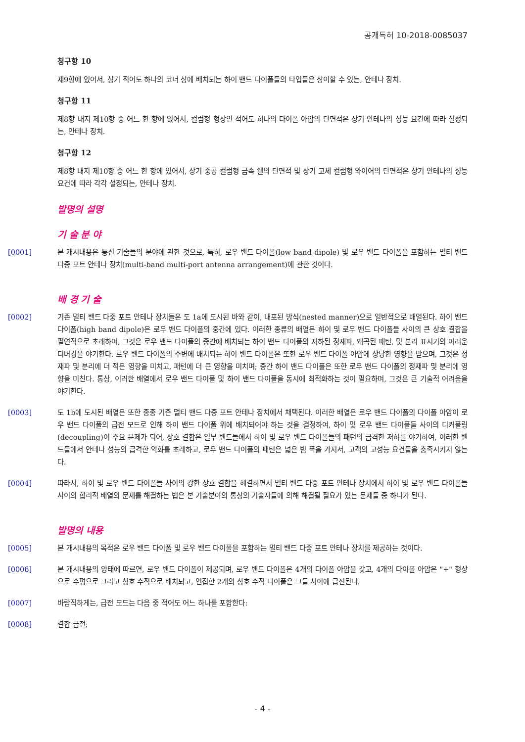공개특허 10-2018-0085037
청구항 10
제9항에 있어서, 상기 적어도 하나의 코너 상에 배치되는 하이 밴드 다이폴들의 타입들은 상이할 수 있는, 안테나 장치.
청구항 11
제8항 내지 제10항 중 어느 한 항에 있어서, 컬럼형 형상인 적어도 하나의 다이폴 아암의 단면적은 상기 안테나의 성능 요건에 따라 설정되는, 안테나 장치.
청구항 12
제8항 내지 제10항 중 어느 한 항에 있어서, 상기 중공 컬럼형 금속 쉘의 단면적 및 상기 고체 컬럼형 와이어의 단면적은 상기 안테나의 성능 요건에 따라 각각 설정되는, 안테나 장치.
발명의 설명
기 술 분 야
[0001] 본 개시내용은 통신 기술들의 분야에 관한 것으로, 특히, 로우 밴드 다이폴(low band dipole) 및 로우 밴드 다이폴을 포함하는 멀티 밴드 다중 포트 안테나 장치(multi-band multi-port antenna arrangement)에 관한 것이다.
배 경 기 술
[0002] 기존 멀티 밴드 다중 포트 안테나 장치들은 도 1a에 도시된 바와 같이, 내포된 방식(nested manner)으로 일반적으로 배열된다. 하이 밴드 다이폴(high band dipole)은 로우 밴드 다이폴의 중간에 있다. 이러한 종류의 배열은 하이 및 로우 밴드 다이폴들 사이의 큰 상호 결합을 필연적으로 초래하여, 그것은 로우 밴드 다이폴의 중간에 배치되는 하이 밴드 다이폴의 저하된 정재파, 왜곡된 패턴, 및 분리 표시기의 어려운 디버깅을 야기한다. 로우 밴드 다이폴의 주변에 배치되는 하이 밴드 다이폴은 또한 로우 밴드 다이폴 아암에 상당한 영향을 받으며, 그것은 정재파 및 분리에 더 적은 영향을 미치고, 패턴에 더 큰 영향을 미치며; 중간 하이 밴드 다이폴은 또한 로우 밴드 다이폴의 정재파 및 분리에 영향을 미친다. 통상, 이러한 배열에서 로우 밴드 다이폴 및 하이 밴드 다이폴을 동시에 최적화하는 것이 필요하며, 그것은 큰 기술적 어려움을 야기한다.
[0003] 도 1b에 도시된 배열은 또한 종종 기존 멀티 밴드 다중 포트 안테나 장치에서 채택된다. 이러한 배열은 로우 밴드 다이폴의 다이폴 아암이 로우 밴드 다이폴의 급전 모드로 인해 하이 밴드 다이폴 위에 배치되어야 하는 것을 결정하여, 하이 및 로우 밴드 다이폴들 사이의 디커플링(decoupling)이 주요 문제가 되어, 상호 결합은 일부 밴드들에서 하이 및 로우 밴드 다이폴들의 패턴의 급격한 저하를 야기하여, 이러한 밴드들에서 안테나 성능의 급격한 악화를 초래하고, 로우 밴드 다이폴의 패턴은 넓은 빔 폭을 가져서, 고객의 고성능 요건들을 충족시키지 않는다.
[0004] 따라서, 하이 및 로우 밴드 다이폴들 사이의 강한 상호 결합을 해결하면서 멀티 밴드 다중 포트 안테나 장치에서 하이 및 로우 밴드 다이폴들 사이의 합리적 배열의 문제를 해결하는 법은 본 기술분야의 통상의 기술자들에 의해 해결될 필요가 있는 문제들 중 하나가 된다.
발명의 내용
[0005] 본 개시내용의 목적은 로우 밴드 다이폴 및 로우 밴드 다이폴을 포함하는 멀티 밴드 다중 포트 안테나 장치를 제공하는 것이다.
[0006] 본 개시내용의 양태에 따르면, 로우 밴드 다이폴이 제공되며, 로우 밴드 다이폴은 4개의 다이폴 아암을 갖고, 4개의 다이폴 아암은 "+" 형상으로 수평으로 그리고 상호 수직으로 배치되고, 인접한 2개의 상호 수직 다이폴은 그들 사이에 급전된다.
[0007] 바람직하게는, 급전 모드는 다음 중 적어도 어느 하나를 포함한다:
[0008] 결합 급전;
- 4 -